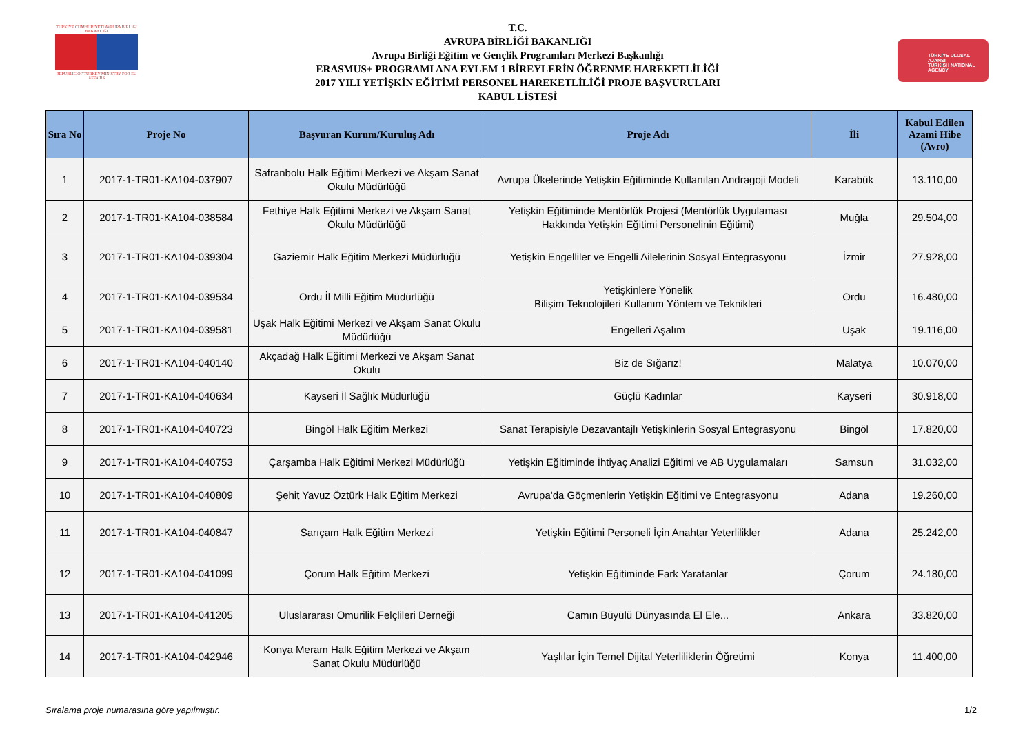TÜRKİYE CUMHURİYETİ AVRUPA BİRLİĞİ BAKANLIĞI
REPUBLIC OF TURKEY MINISTRY FOR EU AFFAIRS
T.C.
AVRUPA BİRLİĞİ BAKANLIĞI
Avrupa Birliği Eğitim ve Gençlik Programları Merkezi Başkanlığı
ERASMUS+ PROGRAMI ANA EYLEM 1 BİREYLERİN ÖĞRENME HAREKETLİLİĞİ
2017 YILI YETİŞKİN EĞİTİMİ PERSONEL HAREKETLİLİĞİ PROJE BAŞVURULARI
KABUL LİSTESİ
TÜRKİYE ULUSAL AJANSI
TURKISH NATIONAL AGENCY
| Sıra No | Proje No | Başvuran Kurum/Kuruluş Adı | Proje Adı | İli | Kabul Edilen Azami Hibe (Avro) |
| --- | --- | --- | --- | --- | --- |
| 1 | 2017-1-TR01-KA104-037907 | Safranbolu Halk Eğitimi Merkezi ve Akşam Sanat Okulu Müdürlüğü | Avrupa Ükelerinde Yetişkin Eğitiminde Kullanılan Andragoji Modeli | Karabük | 13.110,00 |
| 2 | 2017-1-TR01-KA104-038584 | Fethiye Halk Eğitimi Merkezi ve Akşam Sanat Okulu Müdürlüğü | Yetişkin Eğitiminde Mentörlük Projesi (Mentörlük Uygulaması Hakkında Yetişkin Eğitimi Personelinin Eğitimi) | Muğla | 29.504,00 |
| 3 | 2017-1-TR01-KA104-039304 | Gaziemir Halk Eğitim Merkezi Müdürlüğü | Yetişkin Engelliler ve Engelli Ailelerinin Sosyal Entegrasyonu | İzmir | 27.928,00 |
| 4 | 2017-1-TR01-KA104-039534 | Ordu İl Milli Eğitim Müdürlüğü | Yetişkinlere Yönelik Bilişim Teknolojileri Kullanım Yöntem ve Teknikleri | Ordu | 16.480,00 |
| 5 | 2017-1-TR01-KA104-039581 | Uşak Halk Eğitimi Merkezi ve Akşam Sanat Okulu Müdürlüğü | Engelleri Aşalım | Uşak | 19.116,00 |
| 6 | 2017-1-TR01-KA104-040140 | Akçadağ Halk Eğitimi Merkezi ve Akşam Sanat Okulu | Biz de Sığarız! | Malatya | 10.070,00 |
| 7 | 2017-1-TR01-KA104-040634 | Kayseri İl Sağlık Müdürlüğü | Güçlü Kadınlar | Kayseri | 30.918,00 |
| 8 | 2017-1-TR01-KA104-040723 | Bingöl Halk Eğitim Merkezi | Sanat Terapisiyle Dezavantajlı Yetişkinlerin Sosyal Entegrasyonu | Bingöl | 17.820,00 |
| 9 | 2017-1-TR01-KA104-040753 | Çarşamba Halk Eğitimi Merkezi Müdürlüğü | Yetişkin Eğitiminde İhtiyaç Analizi Eğitimi ve AB Uygulamaları | Samsun | 31.032,00 |
| 10 | 2017-1-TR01-KA104-040809 | Şehit Yavuz Öztürk Halk Eğitim Merkezi | Avrupa'da Göçmenlerin Yetişkin Eğitimi ve Entegrasyonu | Adana | 19.260,00 |
| 11 | 2017-1-TR01-KA104-040847 | Sarıçam Halk Eğitim Merkezi | Yetişkin Eğitimi Personeli İçin Anahtar Yeterlilikler | Adana | 25.242,00 |
| 12 | 2017-1-TR01-KA104-041099 | Çorum Halk Eğitim Merkezi | Yetişkin Eğitiminde Fark Yaratanlar | Çorum | 24.180,00 |
| 13 | 2017-1-TR01-KA104-041205 | Uluslararası Omurilik Felçlileri Derneği | Camın Büyülü Dünyasında El Ele... | Ankara | 33.820,00 |
| 14 | 2017-1-TR01-KA104-042946 | Konya Meram Halk Eğitim Merkezi ve Akşam Sanat Okulu Müdürlüğü | Yaşlılar İçin Temel Dijital Yeterliliklerin Öğretimi | Konya | 11.400,00 |
Sıralama proje numarasına göre yapılmıştır. 1/2